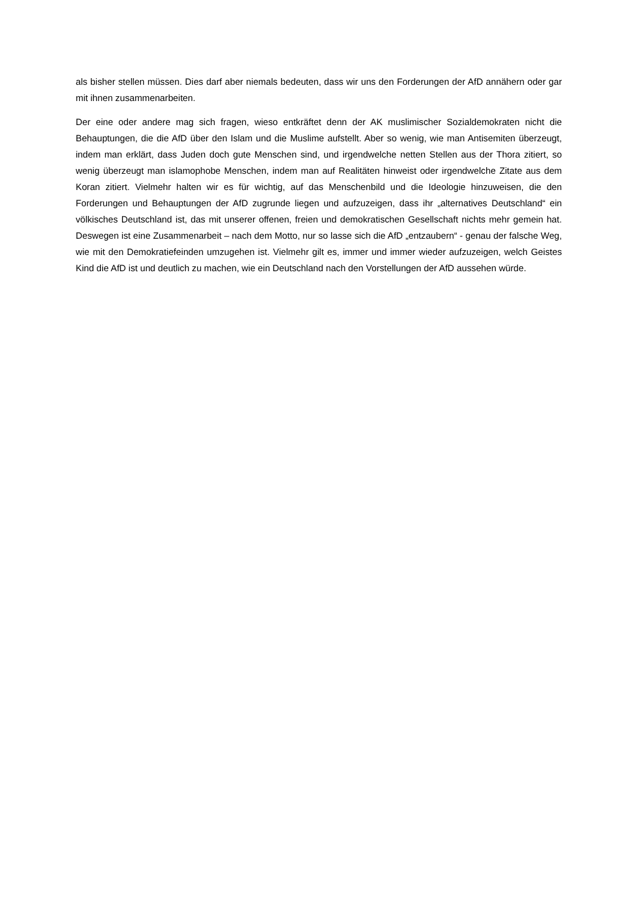als bisher stellen müssen. Dies darf aber niemals bedeuten, dass wir uns den Forderungen der AfD annähern oder gar mit ihnen zusammenarbeiten.
Der eine oder andere mag sich fragen, wieso entkräftet denn der AK muslimischer Sozialdemokraten nicht die Behauptungen, die die AfD über den Islam und die Muslime aufstellt. Aber so wenig, wie man Antisemiten überzeugt, indem man erklärt, dass Juden doch gute Menschen sind, und irgendwelche netten Stellen aus der Thora zitiert, so wenig überzeugt man islamophobe Menschen, indem man auf Realitäten hinweist oder irgendwelche Zitate aus dem Koran zitiert. Vielmehr halten wir es für wichtig, auf das Menschenbild und die Ideologie hinzuweisen, die den Forderungen und Behauptungen der AfD zugrunde liegen und aufzuzeigen, dass ihr „alternatives Deutschland“ ein völkisches Deutschland ist, das mit unserer offenen, freien und demokratischen Gesellschaft nichts mehr gemein hat. Deswegen ist eine Zusammenarbeit – nach dem Motto, nur so lasse sich die AfD „entzaubern“ - genau der falsche Weg, wie mit den Demokratiefeinden umzugehen ist. Vielmehr gilt es, immer und immer wieder aufzuzeigen, welch Geistes Kind die AfD ist und deutlich zu machen, wie ein Deutschland nach den Vorstellungen der AfD aussehen würde.